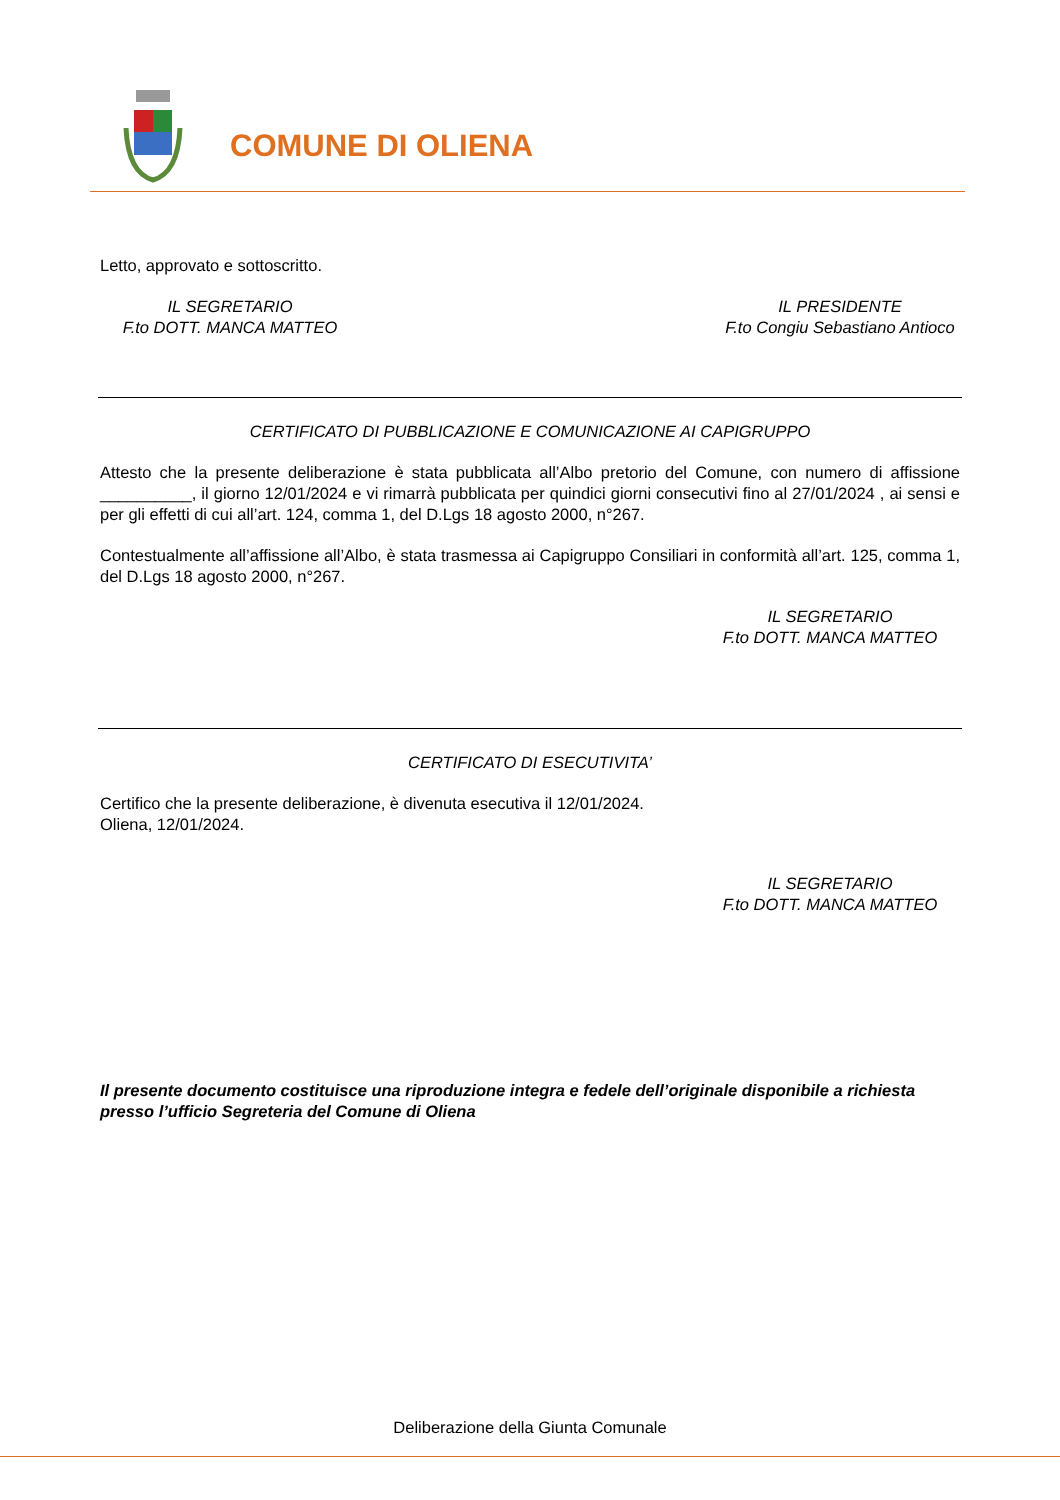COMUNE DI OLIENA
Letto, approvato e sottoscritto.
IL SEGRETARIO
F.to DOTT. MANCA MATTEO
IL PRESIDENTE
F.to Congiu Sebastiano Antioco
CERTIFICATO DI PUBBLICAZIONE E COMUNICAZIONE AI CAPIGRUPPO
Attesto che la presente deliberazione è stata pubblicata all’Albo pretorio del Comune, con numero di affissione __________, il giorno 12/01/2024 e vi rimarrà pubblicata per quindici giorni consecutivi fino al 27/01/2024 , ai sensi e per gli effetti di cui all’art. 124, comma 1, del D.Lgs 18 agosto 2000, n°267.
Contestualmente all’affissione all’Albo, è stata trasmessa ai Capigruppo Consiliari in conformità all’art. 125, comma 1, del D.Lgs 18 agosto 2000, n°267.
IL SEGRETARIO
F.to DOTT. MANCA MATTEO
CERTIFICATO DI ESECUTIVITA’
Certifico che la presente deliberazione, è divenuta esecutiva il 12/01/2024.
Oliena, 12/01/2024.
IL SEGRETARIO
F.to DOTT. MANCA MATTEO
Il presente documento costituisce una riproduzione integra e fedele dell’originale disponibile a richiesta presso l’ufficio Segreteria del Comune di Oliena
Deliberazione della Giunta Comunale